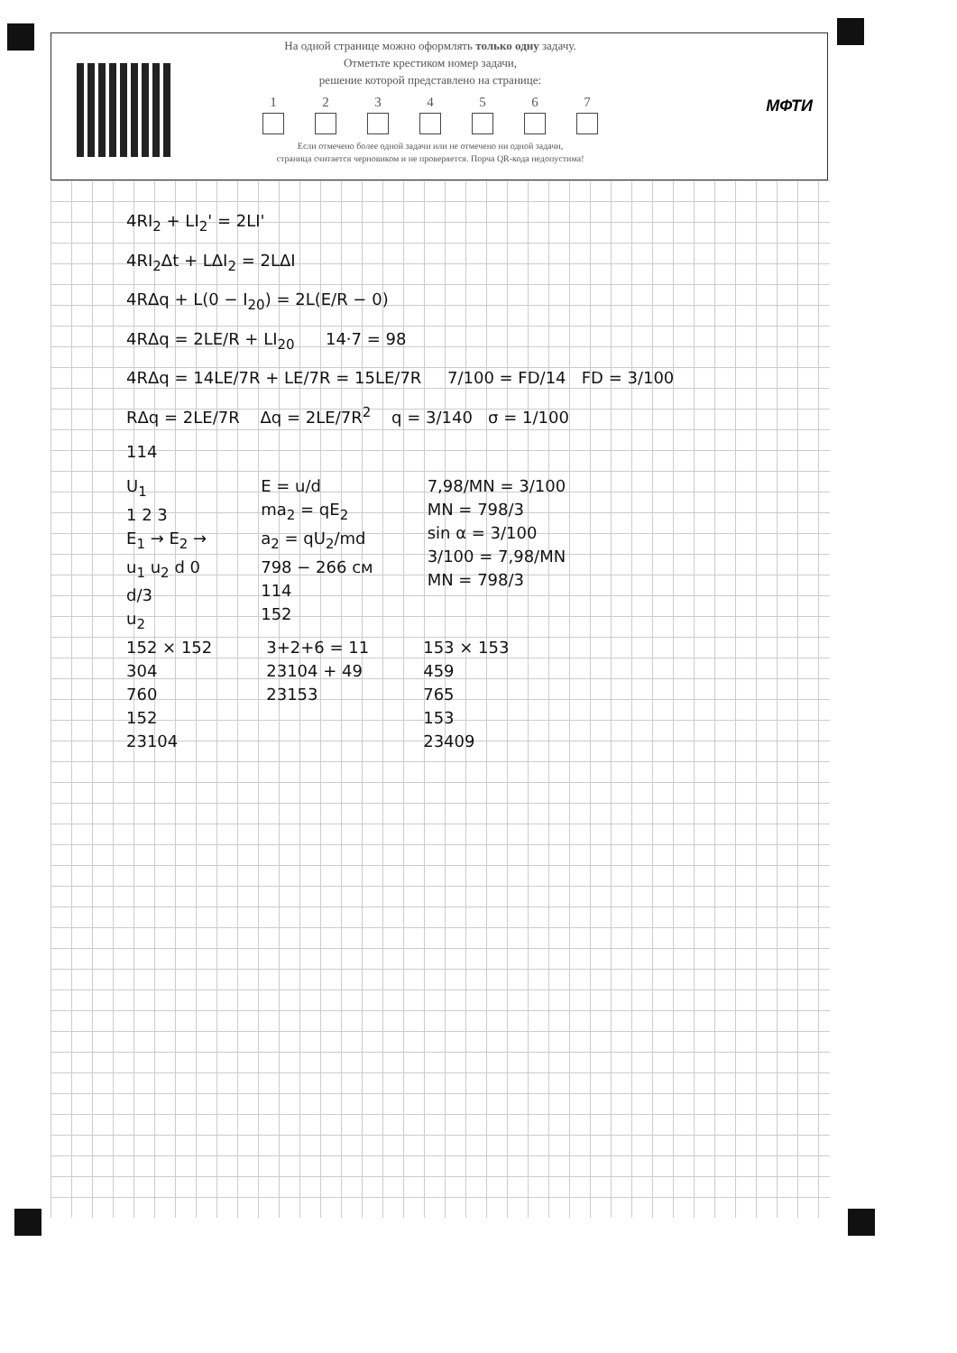На одной странице можно оформлять только одну задачу.
Отметьте крестиком номер задачи,
решение которой представлено на странице:
1 2 3 4 5 6 7
Если отмечено более одной задачи или не отмечено ни одной задачи,
страница считается черновиком и не проверяется. Порча QR-кода недопустима!
МФТИ
4RI<sub>2</sub> + LI<sub>2</sub>' = 2LI'
4RI<sub>2</sub>Δt + LΔI<sub>2</sub> = 2LΔI
4RΔq + L(0 − I<sub>20</sub>) = 2L(E/R − 0)
4RΔq = 2LE/R + LI<sub>20</sub> 14·7 = 98
4RΔq = 14LE/7R + LE/7R = 15LE/7R 7/100 = FD/14 FD = 3/100
RΔq = 2LE/7R Δq = 2LE/7R<sup>2</sup> q = 3/140 σ = 1/100
114
U<sub>1</sub>
1 2 3
E<sub>1</sub> → E<sub>2</sub> →
u<sub>1</sub> u<sub>2</sub> d 0
d/3
u<sub>2</sub>
E = u/d
ma<sub>2</sub> = qE<sub>2</sub>
a<sub>2</sub> = qU<sub>2</sub>/md
798 − 266 см
114
152
7,98/MN = 3/100
MN = 798/3
sin α = 3/100
3/100 = 7,98/MN
MN = 798/3
152 × 152
304
760
152
23104
3+2+6 = 11
23104 + 49
23153
153 × 153
459
765
153
23409